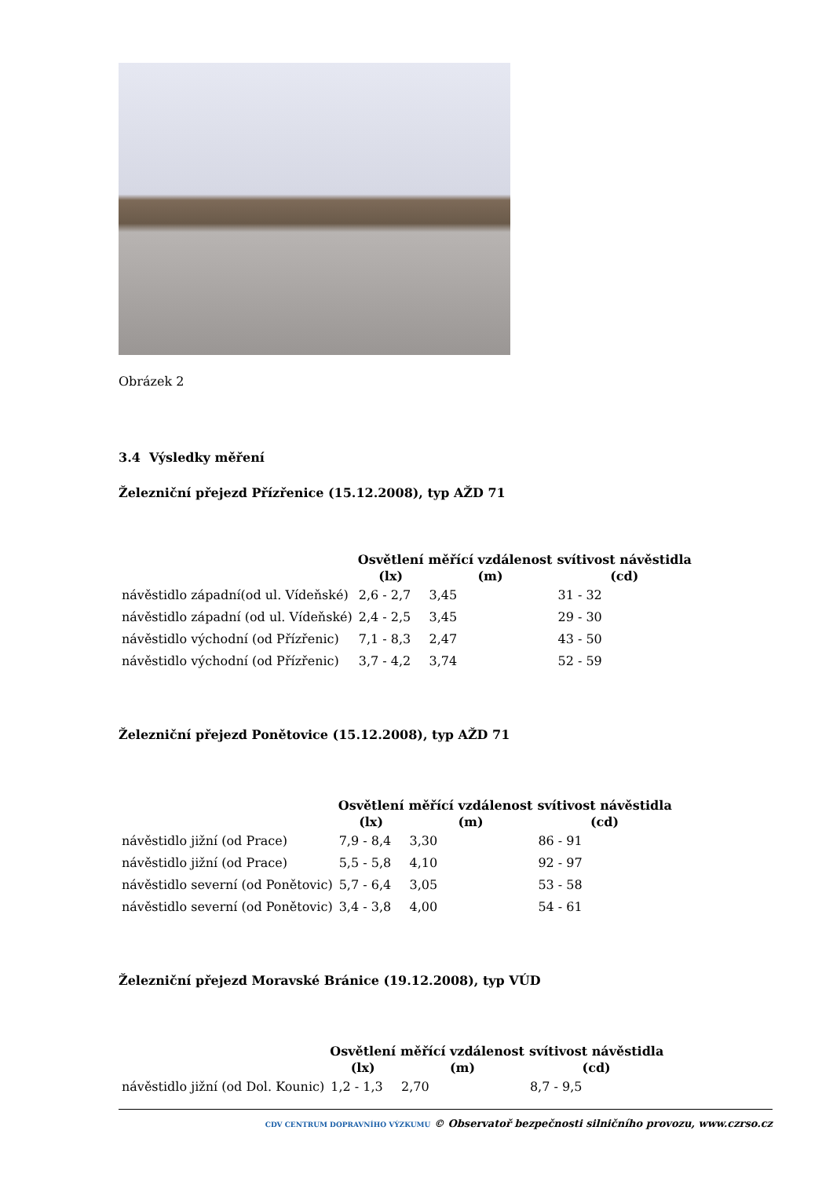Obrázek 2
3.4 Výsledky měření
Železniční přejezd Přízřenice (15.12.2008), typ AŽD 71
| | Osvětlení (lx) | měřící vzdálenost (m) | svítivost návěstidla (cd) |
| --- | --- | --- | --- |
| návěstidlo západní(od ul. Vídeňské) | 2,6 - 2,7 | 3,45 | 31 - 32 |
| návěstidlo západní (od ul. Vídeňské) | 2,4 - 2,5 | 3,45 | 29 - 30 |
| návěstidlo východní (od Přízřenic) | 7,1 - 8,3 | 2,47 | 43 - 50 |
| návěstidlo východní (od Přízřenic) | 3,7 - 4,2 | 3,74 | 52 - 59 |
Železniční přejezd Ponětovice (15.12.2008), typ AŽD 71
| | Osvětlení (lx) | měřící vzdálenost (m) | svítivost návěstidla (cd) |
| --- | --- | --- | --- |
| návěstidlo jižní (od Prace) | 7,9 - 8,4 | 3,30 | 86 - 91 |
| návěstidlo jižní (od Prace) | 5,5 - 5,8 | 4,10 | 92 - 97 |
| návěstidlo severní (od Ponětovic) | 5,7 - 6,4 | 3,05 | 53 - 58 |
| návěstidlo severní (od Ponětovic) | 3,4 - 3,8 | 4,00 | 54 - 61 |
Železniční přejezd Moravské Bránice (19.12.2008), typ VÚD
| | Osvětlení (lx) | měřící vzdálenost (m) | svítivost návěstidla (cd) |
| --- | --- | --- | --- |
| návěstidlo jižní (od Dol. Kounic) | 1,2 - 1,3 | 2,70 | 8,7 - 9,5 |
CDV CENTRUM DOPRAVNÍHO VÝZKUMU © Observatoř bezpečnosti silničního provozu, www.czrso.cz